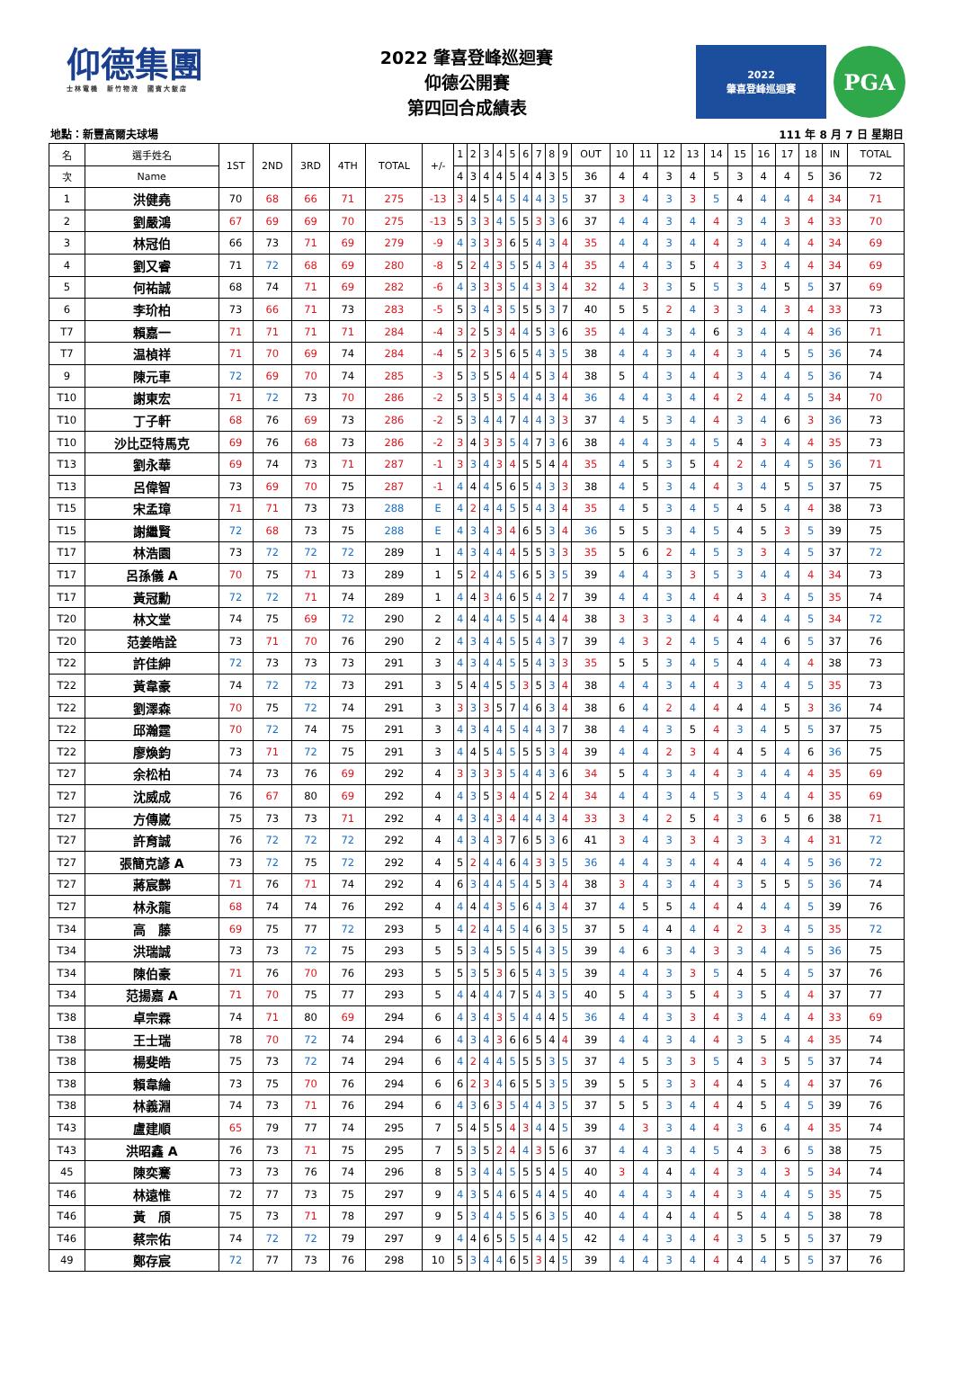仰德集團
士林電機　新竹物流　國賓大飯店
2022 肇喜登峰巡迴賽
仰德公開賽
第四回合成績表
2022
肇喜登峰巡迴賽
PGA
地點：新豐高爾夫球場 111 年 8 月 7 日 星期日
| 名 | 選手姓名 | 1ST | 2ND | 3RD | 4TH | TOTAL | +/- | 1 | 2 | 3 | 4 | 5 | 6 | 7 | 8 | 9 | OUT | 10 | 11 | 12 | 13 | 14 | 15 | 16 | 17 | 18 | IN | TOTAL |
| --- | --- | --- | --- | --- | --- | --- | --- | --- | --- | --- | --- | --- | --- | --- | --- | --- | --- | --- | --- | --- | --- | --- | --- | --- | --- | --- | --- | --- |
| 次 | Name | | | | | | | 4 | 3 | 4 | 4 | 5 | 4 | 4 | 3 | 5 | 36 | 4 | 4 | 3 | 4 | 5 | 3 | 4 | 4 | 5 | 36 | 72 |
| 1 | 洪健堯 | 70 | 68 | 66 | 71 | 275 | -13 | 3 | 4 | 5 | 4 | 5 | 4 | 4 | 3 | 5 | 37 | 3 | 4 | 3 | 3 | 5 | 4 | 4 | 4 | 4 | 34 | 71 |
| 2 | 劉嚴鴻 | 67 | 69 | 69 | 70 | 275 | -13 | 5 | 3 | 3 | 4 | 5 | 5 | 3 | 3 | 6 | 37 | 4 | 4 | 3 | 4 | 4 | 3 | 4 | 3 | 4 | 33 | 70 |
| 3 | 林冠伯 | 66 | 73 | 71 | 69 | 279 | -9 | 4 | 3 | 3 | 3 | 6 | 5 | 4 | 3 | 4 | 35 | 4 | 4 | 3 | 4 | 4 | 3 | 4 | 4 | 4 | 34 | 69 |
| 4 | 劉又睿 | 71 | 72 | 68 | 69 | 280 | -8 | 5 | 2 | 4 | 3 | 5 | 5 | 4 | 3 | 4 | 35 | 4 | 4 | 3 | 5 | 4 | 3 | 3 | 4 | 4 | 34 | 69 |
| 5 | 何祐誠 | 68 | 74 | 71 | 69 | 282 | -6 | 4 | 3 | 3 | 3 | 5 | 4 | 3 | 3 | 4 | 32 | 4 | 3 | 3 | 5 | 5 | 3 | 4 | 5 | 5 | 37 | 69 |
| 6 | 李玠柏 | 73 | 66 | 71 | 73 | 283 | -5 | 5 | 3 | 4 | 3 | 5 | 5 | 5 | 3 | 7 | 40 | 5 | 5 | 2 | 4 | 3 | 3 | 4 | 3 | 4 | 33 | 73 |
| T7 | 賴嘉一 | 71 | 71 | 71 | 71 | 284 | -4 | 3 | 2 | 5 | 3 | 4 | 4 | 5 | 3 | 6 | 35 | 4 | 4 | 3 | 4 | 6 | 3 | 4 | 4 | 4 | 36 | 71 |
| T7 | 温楨祥 | 71 | 70 | 69 | 74 | 284 | -4 | 5 | 2 | 3 | 5 | 6 | 5 | 4 | 3 | 5 | 38 | 4 | 4 | 3 | 4 | 4 | 3 | 4 | 5 | 5 | 36 | 74 |
| 9 | 陳元車 | 72 | 69 | 70 | 74 | 285 | -3 | 5 | 3 | 5 | 5 | 4 | 4 | 5 | 3 | 4 | 38 | 5 | 4 | 3 | 4 | 4 | 3 | 4 | 4 | 5 | 36 | 74 |
| T10 | 謝東宏 | 71 | 72 | 73 | 70 | 286 | -2 | 5 | 3 | 5 | 3 | 5 | 4 | 4 | 3 | 4 | 36 | 4 | 4 | 3 | 4 | 4 | 2 | 4 | 4 | 5 | 34 | 70 |
| T10 | 丁子軒 | 68 | 76 | 69 | 73 | 286 | -2 | 5 | 3 | 4 | 4 | 7 | 4 | 4 | 3 | 3 | 37 | 4 | 5 | 3 | 4 | 4 | 3 | 4 | 6 | 3 | 36 | 73 |
| T10 | 沙比亞特馬克 | 69 | 76 | 68 | 73 | 286 | -2 | 3 | 4 | 3 | 3 | 5 | 4 | 7 | 3 | 6 | 38 | 4 | 4 | 3 | 4 | 5 | 4 | 3 | 4 | 4 | 35 | 73 |
| T13 | 劉永華 | 69 | 74 | 73 | 71 | 287 | -1 | 3 | 3 | 4 | 3 | 4 | 5 | 5 | 4 | 4 | 35 | 4 | 5 | 3 | 5 | 4 | 2 | 4 | 4 | 5 | 36 | 71 |
| T13 | 呂偉智 | 73 | 69 | 70 | 75 | 287 | -1 | 4 | 4 | 4 | 5 | 6 | 5 | 4 | 3 | 3 | 38 | 4 | 5 | 3 | 4 | 4 | 3 | 4 | 5 | 5 | 37 | 75 |
| T15 | 宋孟璋 | 71 | 71 | 73 | 73 | 288 | E | 4 | 2 | 4 | 4 | 5 | 5 | 4 | 3 | 4 | 35 | 4 | 5 | 3 | 4 | 5 | 4 | 5 | 4 | 4 | 38 | 73 |
| T15 | 謝繼賢 | 72 | 68 | 73 | 75 | 288 | E | 4 | 3 | 4 | 3 | 4 | 6 | 5 | 3 | 4 | 36 | 5 | 5 | 3 | 4 | 5 | 4 | 5 | 3 | 5 | 39 | 75 |
| T17 | 林浩園 | 73 | 72 | 72 | 72 | 289 | 1 | 4 | 3 | 4 | 4 | 4 | 5 | 5 | 3 | 3 | 35 | 5 | 6 | 2 | 4 | 5 | 3 | 3 | 4 | 5 | 37 | 72 |
| T17 | 呂孫儀 A | 70 | 75 | 71 | 73 | 289 | 1 | 5 | 2 | 4 | 4 | 5 | 6 | 5 | 3 | 5 | 39 | 4 | 4 | 3 | 3 | 5 | 3 | 4 | 4 | 4 | 34 | 73 |
| T17 | 黃冠勳 | 72 | 72 | 71 | 74 | 289 | 1 | 4 | 4 | 3 | 4 | 6 | 5 | 4 | 2 | 7 | 39 | 4 | 4 | 3 | 4 | 4 | 4 | 3 | 4 | 5 | 35 | 74 |
| T20 | 林文堂 | 74 | 75 | 69 | 72 | 290 | 2 | 4 | 4 | 4 | 4 | 5 | 5 | 4 | 4 | 4 | 38 | 3 | 3 | 3 | 4 | 4 | 4 | 4 | 4 | 5 | 34 | 72 |
| T20 | 范姜皓詮 | 73 | 71 | 70 | 76 | 290 | 2 | 4 | 3 | 4 | 4 | 5 | 5 | 4 | 3 | 7 | 39 | 4 | 3 | 2 | 4 | 5 | 4 | 4 | 6 | 5 | 37 | 76 |
| T22 | 許佳紳 | 72 | 73 | 73 | 73 | 291 | 3 | 4 | 3 | 4 | 4 | 5 | 5 | 4 | 3 | 3 | 35 | 5 | 5 | 3 | 4 | 5 | 4 | 4 | 4 | 4 | 38 | 73 |
| T22 | 黃韋豪 | 74 | 72 | 72 | 73 | 291 | 3 | 5 | 4 | 4 | 5 | 5 | 3 | 5 | 3 | 4 | 38 | 4 | 4 | 3 | 4 | 4 | 3 | 4 | 4 | 5 | 35 | 73 |
| T22 | 劉澤森 | 70 | 75 | 72 | 74 | 291 | 3 | 3 | 3 | 3 | 5 | 7 | 4 | 6 | 3 | 4 | 38 | 6 | 4 | 2 | 4 | 4 | 4 | 4 | 5 | 3 | 36 | 74 |
| T22 | 邱瀚霆 | 70 | 72 | 74 | 75 | 291 | 3 | 4 | 3 | 4 | 4 | 5 | 4 | 4 | 3 | 7 | 38 | 4 | 4 | 3 | 5 | 4 | 3 | 4 | 5 | 5 | 37 | 75 |
| T22 | 廖煥鈞 | 73 | 71 | 72 | 75 | 291 | 3 | 4 | 4 | 5 | 4 | 5 | 5 | 5 | 3 | 4 | 39 | 4 | 4 | 2 | 3 | 4 | 4 | 5 | 4 | 6 | 36 | 75 |
| T27 | 余松柏 | 74 | 73 | 76 | 69 | 292 | 4 | 3 | 3 | 3 | 3 | 5 | 4 | 4 | 3 | 6 | 34 | 5 | 4 | 3 | 4 | 4 | 3 | 4 | 4 | 4 | 35 | 69 |
| T27 | 沈威成 | 76 | 67 | 80 | 69 | 292 | 4 | 4 | 3 | 5 | 3 | 4 | 4 | 5 | 2 | 4 | 34 | 4 | 4 | 3 | 4 | 5 | 3 | 4 | 4 | 4 | 35 | 69 |
| T27 | 方傳崴 | 75 | 73 | 73 | 71 | 292 | 4 | 4 | 3 | 4 | 3 | 4 | 4 | 4 | 3 | 4 | 33 | 3 | 4 | 2 | 5 | 4 | 3 | 6 | 5 | 6 | 38 | 71 |
| T27 | 許育誠 | 76 | 72 | 72 | 72 | 292 | 4 | 4 | 3 | 4 | 3 | 7 | 6 | 5 | 3 | 6 | 41 | 3 | 4 | 3 | 3 | 4 | 3 | 3 | 4 | 4 | 31 | 72 |
| T27 | 張簡克諺 A | 73 | 72 | 75 | 72 | 292 | 4 | 5 | 2 | 4 | 4 | 6 | 4 | 3 | 3 | 5 | 36 | 4 | 4 | 3 | 4 | 4 | 4 | 4 | 4 | 5 | 36 | 72 |
| T27 | 蔣宸豑 | 71 | 76 | 71 | 74 | 292 | 4 | 6 | 3 | 4 | 4 | 5 | 4 | 5 | 3 | 4 | 38 | 3 | 4 | 3 | 4 | 4 | 3 | 5 | 5 | 5 | 36 | 74 |
| T27 | 林永龍 | 68 | 74 | 74 | 76 | 292 | 4 | 4 | 4 | 4 | 3 | 5 | 6 | 4 | 3 | 4 | 37 | 4 | 5 | 5 | 4 | 4 | 4 | 4 | 4 | 5 | 39 | 76 |
| T34 | 高 藤 | 69 | 75 | 77 | 72 | 293 | 5 | 4 | 2 | 4 | 4 | 5 | 4 | 6 | 3 | 5 | 37 | 5 | 4 | 4 | 4 | 4 | 2 | 3 | 4 | 5 | 35 | 72 |
| T34 | 洪瑞誠 | 73 | 73 | 72 | 75 | 293 | 5 | 5 | 3 | 4 | 5 | 5 | 5 | 4 | 3 | 5 | 39 | 4 | 6 | 3 | 4 | 3 | 3 | 4 | 4 | 5 | 36 | 75 |
| T34 | 陳伯豪 | 71 | 76 | 70 | 76 | 293 | 5 | 5 | 3 | 5 | 3 | 6 | 5 | 4 | 3 | 5 | 39 | 4 | 4 | 3 | 3 | 5 | 4 | 5 | 4 | 5 | 37 | 76 |
| T34 | 范揚嘉 A | 71 | 70 | 75 | 77 | 293 | 5 | 4 | 4 | 4 | 4 | 7 | 5 | 4 | 3 | 5 | 40 | 5 | 4 | 3 | 5 | 4 | 3 | 5 | 4 | 4 | 37 | 77 |
| T38 | 卓宗霖 | 74 | 71 | 80 | 69 | 294 | 6 | 4 | 3 | 4 | 3 | 5 | 4 | 4 | 4 | 5 | 36 | 4 | 4 | 3 | 3 | 4 | 3 | 4 | 4 | 4 | 33 | 69 |
| T38 | 王士瑞 | 78 | 70 | 72 | 74 | 294 | 6 | 4 | 3 | 4 | 3 | 6 | 6 | 5 | 4 | 4 | 39 | 4 | 4 | 3 | 4 | 4 | 3 | 5 | 4 | 4 | 35 | 74 |
| T38 | 楊斐皓 | 75 | 73 | 72 | 74 | 294 | 6 | 4 | 2 | 4 | 4 | 5 | 5 | 5 | 3 | 5 | 37 | 4 | 5 | 3 | 3 | 5 | 4 | 3 | 5 | 5 | 37 | 74 |
| T38 | 賴韋綸 | 73 | 75 | 70 | 76 | 294 | 6 | 6 | 2 | 3 | 4 | 6 | 5 | 5 | 3 | 5 | 39 | 5 | 5 | 3 | 3 | 4 | 4 | 5 | 4 | 4 | 37 | 76 |
| T38 | 林義淵 | 74 | 73 | 71 | 76 | 294 | 6 | 4 | 3 | 6 | 3 | 5 | 4 | 4 | 3 | 5 | 37 | 5 | 5 | 3 | 4 | 4 | 4 | 5 | 4 | 5 | 39 | 76 |
| T43 | 盧建順 | 65 | 79 | 77 | 74 | 295 | 7 | 5 | 4 | 5 | 5 | 4 | 3 | 4 | 4 | 5 | 39 | 4 | 3 | 3 | 4 | 4 | 3 | 6 | 4 | 4 | 35 | 74 |
| T43 | 洪昭鑫 A | 76 | 73 | 71 | 75 | 295 | 7 | 5 | 3 | 5 | 2 | 4 | 4 | 3 | 5 | 6 | 37 | 4 | 4 | 3 | 4 | 5 | 4 | 3 | 6 | 5 | 38 | 75 |
| 45 | 陳奕騫 | 73 | 73 | 76 | 74 | 296 | 8 | 5 | 3 | 4 | 4 | 5 | 5 | 5 | 4 | 5 | 40 | 3 | 4 | 4 | 4 | 4 | 3 | 4 | 3 | 5 | 34 | 74 |
| T46 | 林遠惟 | 72 | 77 | 73 | 75 | 297 | 9 | 4 | 3 | 5 | 4 | 6 | 5 | 4 | 4 | 5 | 40 | 4 | 4 | 3 | 4 | 4 | 3 | 4 | 4 | 5 | 35 | 75 |
| T46 | 黃 頎 | 75 | 73 | 71 | 78 | 297 | 9 | 5 | 3 | 4 | 4 | 5 | 5 | 6 | 3 | 5 | 40 | 4 | 4 | 4 | 4 | 4 | 5 | 4 | 4 | 5 | 38 | 78 |
| T46 | 蔡宗佑 | 74 | 72 | 72 | 79 | 297 | 9 | 4 | 4 | 6 | 5 | 5 | 5 | 4 | 4 | 5 | 42 | 4 | 4 | 3 | 4 | 4 | 3 | 5 | 5 | 5 | 37 | 79 |
| 49 | 鄭存宸 | 72 | 77 | 73 | 76 | 298 | 10 | 5 | 3 | 4 | 4 | 6 | 5 | 3 | 4 | 5 | 39 | 4 | 4 | 3 | 4 | 4 | 4 | 4 | 5 | 5 | 37 | 76 |